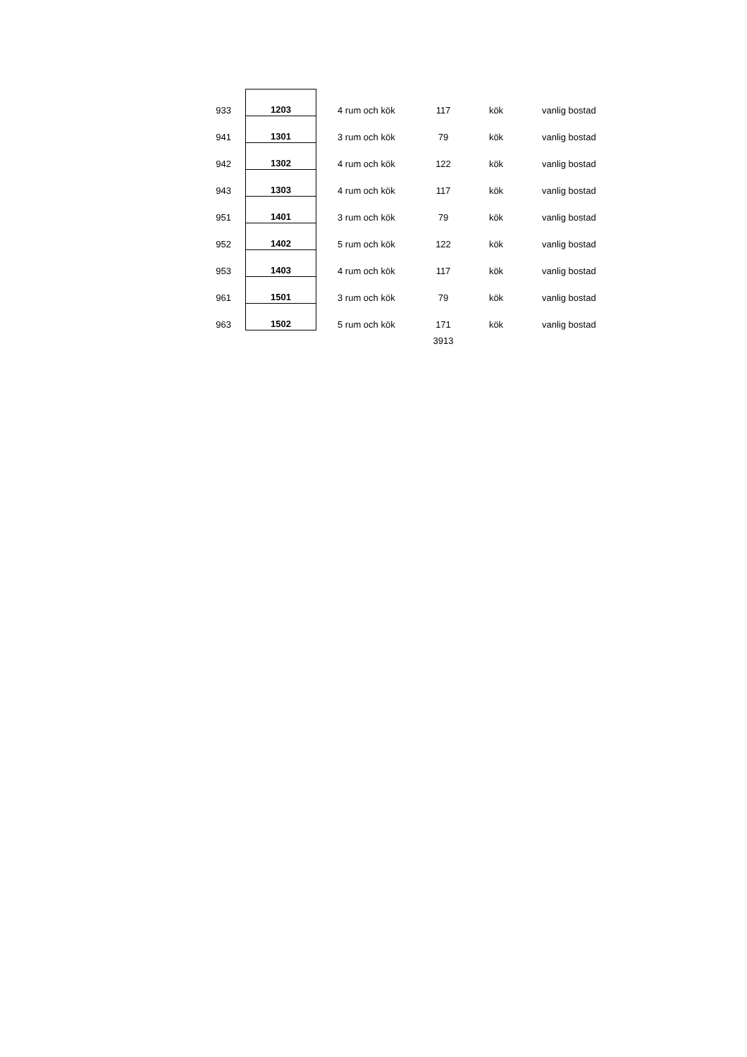| 933 | | 1203 | 4 rum och kök | 117 | kök | vanlig bostad |
| 941 | | 1301 | 3 rum och kök | 79 | kök | vanlig bostad |
| 942 | | 1302 | 4 rum och kök | 122 | kök | vanlig bostad |
| 943 | | 1303 | 4 rum och kök | 117 | kök | vanlig bostad |
| 951 | | 1401 | 3 rum och kök | 79 | kök | vanlig bostad |
| 952 | | 1402 | 5 rum och kök | 122 | kök | vanlig bostad |
| 953 | | 1403 | 4 rum och kök | 117 | kök | vanlig bostad |
| 961 | | 1501 | 3 rum och kök | 79 | kök | vanlig bostad |
| 963 | | 1502 | 5 rum och kök | 171 | kök | vanlig bostad |
| | | | | 3913 | | |